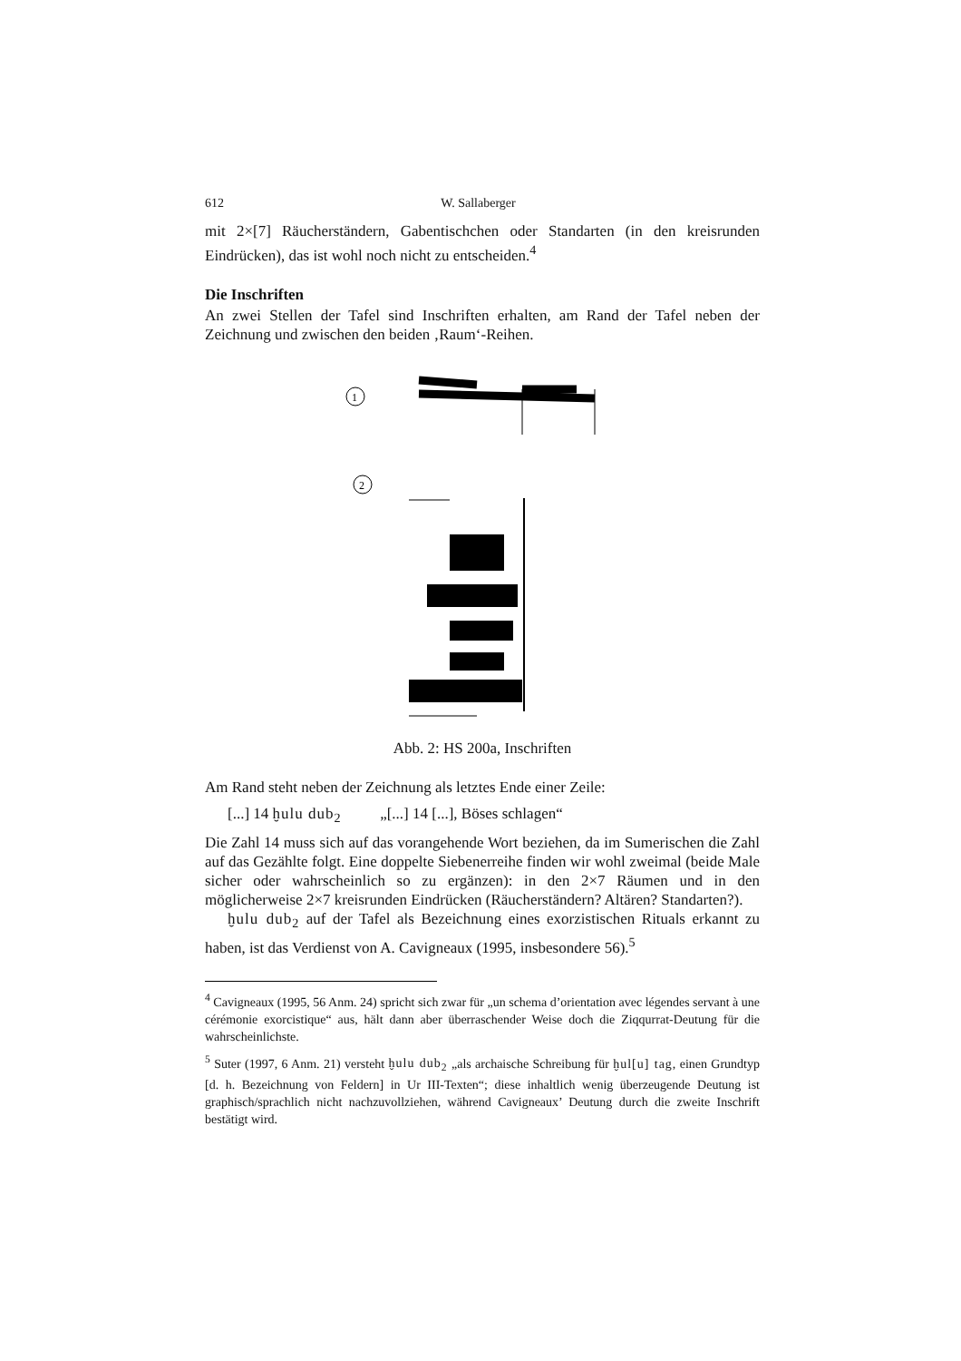612 W. Sallaberger
mit 2×[7] Räucherständern, Gabentischchen oder Standarten (in den kreisrunden Eindrücken), das ist wohl noch nicht zu entscheiden.<sup>4</sup>
Die Inschriften
An zwei Stellen der Tafel sind Inschriften erhalten, am Rand der Tafel neben der Zeichnung und zwischen den beiden ‚Raum‘-Reihen.
1
2
Abb. 2: HS 200a, Inschriften
Am Rand steht neben der Zeichnung als letztes Ende einer Zeile:
[...] 14 ḫulu dub<sub>2</sub> „[...] 14 [...], Böses schlagen“
Die Zahl 14 muss sich auf das vorangehende Wort beziehen, da im Sumerischen die Zahl auf das Gezählte folgt. Eine doppelte Siebenerreihe finden wir wohl zweimal (beide Male sicher oder wahrscheinlich so zu ergänzen): in den 2×7 Räumen und in den möglicherweise 2×7 kreisrunden Eindrücken (Räucherständern? Altären? Standarten?).
ḫulu dub<sub>2</sub> auf der Tafel als Bezeichnung eines exorzistischen Rituals erkannt zu haben, ist das Verdienst von A. Cavigneaux (1995, insbesondere 56).<sup>5</sup>
<sup>4</sup> Cavigneaux (1995, 56 Anm. 24) spricht sich zwar für „un schema d’orientation avec légendes servant à une cérémonie exorcistique“ aus, hält dann aber überraschender Weise doch die Ziqqurrat-Deutung für die wahrscheinlichste.
<sup>5</sup> Suter (1997, 6 Anm. 21) versteht ḫulu dub<sub>2</sub> „als archaische Schreibung für ḫul[u] tag, einen Grundtyp [d. h. Bezeichnung von Feldern] in Ur III-Texten“; diese inhaltlich wenig überzeugende Deutung ist graphisch/sprachlich nicht nachzuvollziehen, während Cavigneaux’ Deutung durch die zweite Inschrift bestätigt wird.